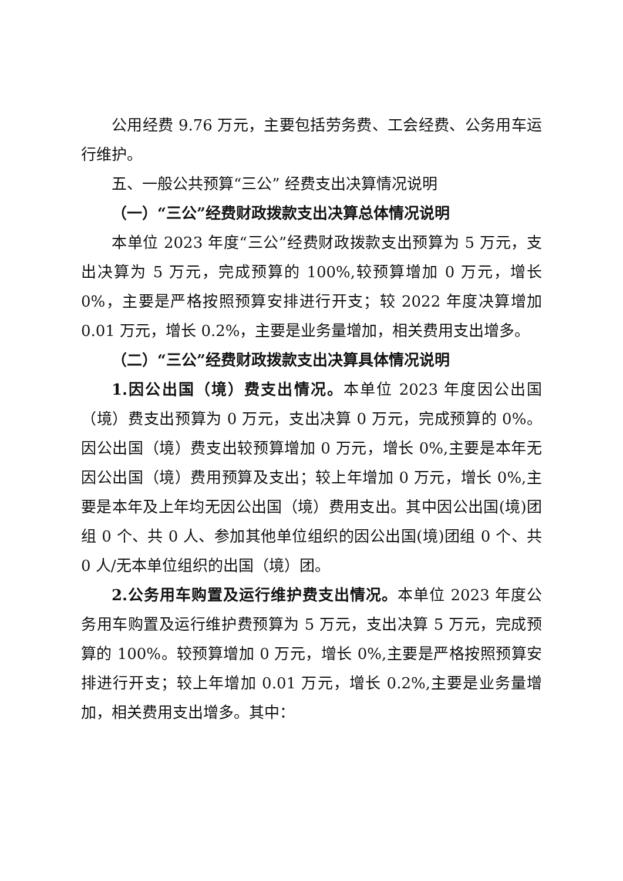公用经费 9.76 万元，主要包括劳务费、工会经费、公务用车运行维护。
五、一般公共预算“三公” 经费支出决算情况说明
（一）“三公”经费财政拨款支出决算总体情况说明
本单位 2023 年度“三公”经费财政拨款支出预算为 5 万元，支出决算为 5 万元，完成预算的 100%,较预算增加 0 万元，增长 0%，主要是严格按照预算安排进行开支；较 2022 年度决算增加 0.01 万元，增长 0.2%，主要是业务量增加，相关费用支出增多。
（二）“三公”经费财政拨款支出决算具体情况说明
1.因公出国（境）费支出情况。本单位 2023 年度因公出国（境）费支出预算为 0 万元，支出决算 0 万元，完成预算的 0%。因公出国（境）费支出较预算增加 0 万元，增长 0%,主要是本年无因公出国（境）费用预算及支出；较上年增加 0 万元，增长 0%,主要是本年及上年均无因公出国（境）费用支出。其中因公出国(境)团组 0 个、共 0 人、参加其他单位组织的因公出国(境)团组 0 个、共 0 人/无本单位组织的出国（境）团。
2.公务用车购置及运行维护费支出情况。本单位 2023 年度公务用车购置及运行维护费预算为 5 万元，支出决算 5 万元，完成预算的 100%。较预算增加 0 万元，增长 0%,主要是严格按照预算安排进行开支；较上年增加 0.01 万元，增长 0.2%,主要是业务量增加，相关费用支出增多。其中：